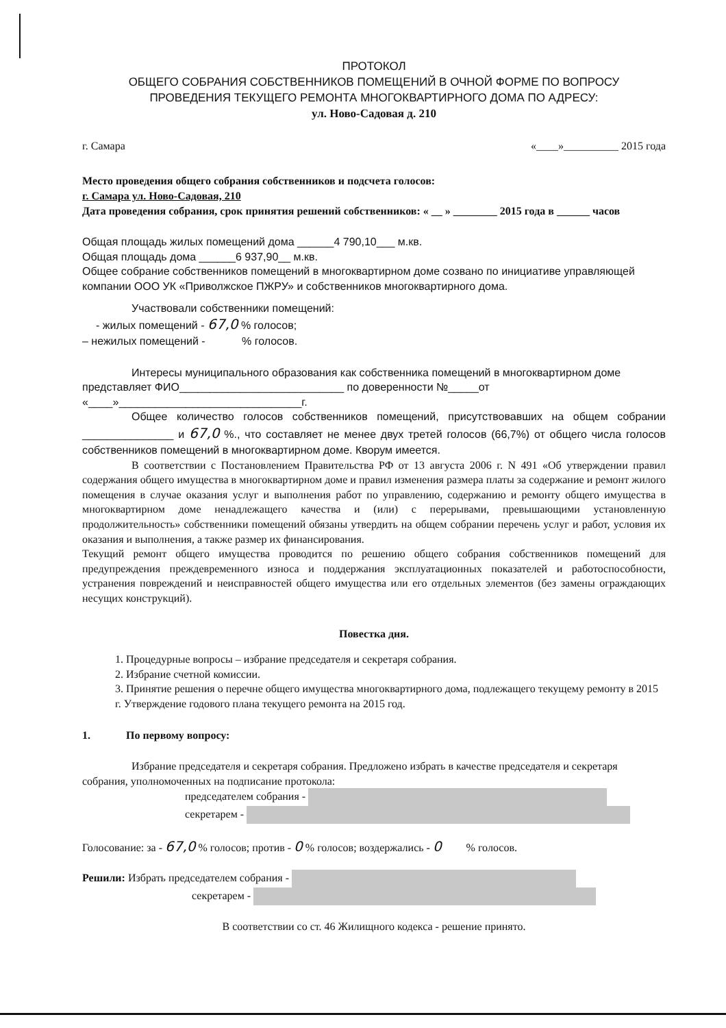ПРОТОКОЛ
ОБЩЕГО СОБРАНИЯ СОБСТВЕННИКОВ ПОМЕЩЕНИЙ В ОЧНОЙ ФОРМЕ ПО ВОПРОСУ
ПРОВЕДЕНИЯ ТЕКУЩЕГО РЕМОНТА МНОГОКВАРТИРНОГО ДОМА ПО АДРЕСУ:
ул. Ново-Садовая д. 210
г. Самара «____»__________ 2015 года
Место проведения общего собрания собственников и подсчета голосов:
г. Самара ул. Ново-Садовая, 210
Дата проведения собрания, срок принятия решений собственников: « __ » ________ 2015 года в ______ часов
Общая площадь жилых помещений дома ______4 790,10___ м.кв.
Общая площадь дома ______6 937,90__ м.кв.
Общее собрание собственников помещений в многоквартирном доме созвано по инициативе управляющей компании ООО УК «Приволжское ПЖРУ» и собственников многоквартирного дома.
Участвовали собственники помещений:
- жилых помещений - 67,0 % голосов;
– нежилых помещений - % голосов.
Интересы муниципального образования как собственника помещений в многоквартирном доме представляет ФИО___________________________ по доверенности №_____от «____»______________________________г.
Общее количество голосов собственников помещений, присутствовавших на общем собрании _______________ и 67,0 %., что составляет не менее двух третей голосов (66,7%) от общего числа голосов собственников помещений в многоквартирном доме. Кворум имеется.
В соответствии с Постановлением Правительства РФ от 13 августа 2006 г. N 491 «Об утверждении правил содержания общего имущества в многоквартирном доме и правил изменения размера платы за содержание и ремонт жилого помещения в случае оказания услуг и выполнения работ по управлению, содержанию и ремонту общего имущества в многоквартирном доме ненадлежащего качества и (или) с перерывами, превышающими установленную продолжительность» собственники помещений обязаны утвердить на общем собрании перечень услуг и работ, условия их оказания и выполнения, а также размер их финансирования.
Текущий ремонт общего имущества проводится по решению общего собрания собственников помещений для предупреждения преждевременного износа и поддержания эксплуатационных показателей и работоспособности, устранения повреждений и неисправностей общего имущества или его отдельных элементов (без замены ограждающих несущих конструкций).
Повестка дня.
1. Процедурные вопросы – избрание председателя и секретаря собрания.
2. Избрание счетной комиссии.
3. Принятие решения о перечне общего имущества многоквартирного дома, подлежащего текущему ремонту в 2015 г. Утверждение годового плана текущего ремонта на 2015 год.
1. По первому вопросу:
Избрание председателя и секретаря собрания. Предложено избрать в качестве председателя и секретаря собрания, уполномоченных на подписание протокола:
председателем собрания -
секретарем -
Голосование: за - 67,0 % голосов; против - 0 % голосов; воздержались - 0 % голосов.
Решили: Избрать председателем собрания -
секретарем -
В соответствии со ст. 46 Жилищного кодекса - решение принято.